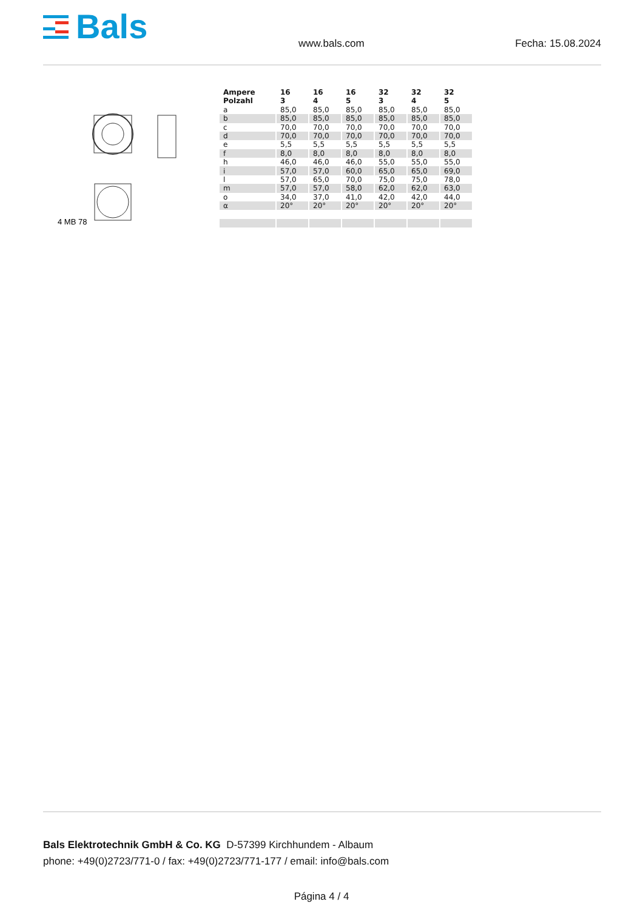Bals
www.bals.com Fecha: 15.08.2024
4 MB 78
| Ampere Polzahl | 16 3 | 16 4 | 16 5 | 32 3 | 32 4 | 32 5 |
| --- | --- | --- | --- | --- | --- | --- |
| a | 85,0 | 85,0 | 85,0 | 85,0 | 85,0 | 85,0 |
| b | 85,0 | 85,0 | 85,0 | 85,0 | 85,0 | 85,0 |
| c | 70,0 | 70,0 | 70,0 | 70,0 | 70,0 | 70,0 |
| d | 70,0 | 70,0 | 70,0 | 70,0 | 70,0 | 70,0 |
| e | 5,5 | 5,5 | 5,5 | 5,5 | 5,5 | 5,5 |
| f | 8,0 | 8,0 | 8,0 | 8,0 | 8,0 | 8,0 |
| h | 46,0 | 46,0 | 46,0 | 55,0 | 55,0 | 55,0 |
| i | 57,0 | 57,0 | 60,0 | 65,0 | 65,0 | 69,0 |
| l | 57,0 | 65,0 | 70,0 | 75,0 | 75,0 | 78,0 |
| m | 57,0 | 57,0 | 58,0 | 62,0 | 62,0 | 63,0 |
| o | 34,0 | 37,0 | 41,0 | 42,0 | 42,0 | 44,0 |
| α | 20° | 20° | 20° | 20° | 20° | 20° |
Bals Elektrotechnik GmbH & Co. KG D-57399 Kirchhundem - Albaum
phone: +49(0)2723/771-0 / fax: +49(0)2723/771-177 / email: info@bals.com
Página 4 / 4